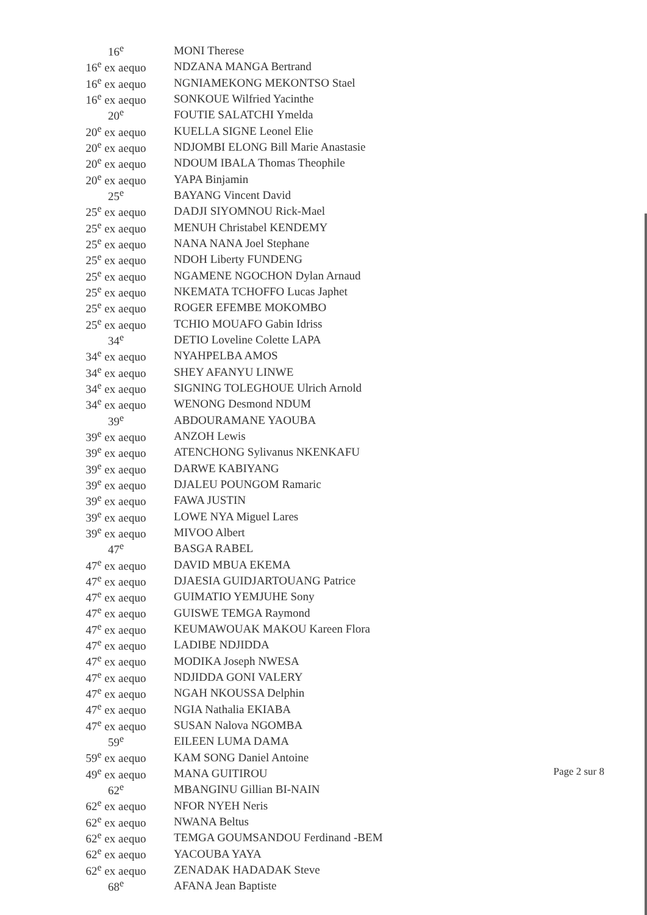| 16<sup>e</sup> | MONI Therese |
| 16<sup>e</sup> ex aequo | NDZANA MANGA Bertrand |
| 16<sup>e</sup> ex aequo | NGNIAMEKONG MEKONTSO Stael |
| 16<sup>e</sup> ex aequo | SONKOUE Wilfried Yacinthe |
| 20<sup>e</sup> | FOUTIE SALATCHI Ymelda |
| 20<sup>e</sup> ex aequo | KUELLA SIGNE Leonel Elie |
| 20<sup>e</sup> ex aequo | NDJOMBI ELONG Bill Marie Anastasie |
| 20<sup>e</sup> ex aequo | NDOUM IBALA Thomas Theophile |
| 20<sup>e</sup> ex aequo | YAPA Binjamin |
| 25<sup>e</sup> | BAYANG Vincent David |
| 25<sup>e</sup> ex aequo | DADJI SIYOMNOU Rick-Mael |
| 25<sup>e</sup> ex aequo | MENUH Christabel KENDEMY |
| 25<sup>e</sup> ex aequo | NANA NANA Joel Stephane |
| 25<sup>e</sup> ex aequo | NDOH Liberty FUNDENG |
| 25<sup>e</sup> ex aequo | NGAMENE NGOCHON Dylan Arnaud |
| 25<sup>e</sup> ex aequo | NKEMATA TCHOFFO Lucas Japhet |
| 25<sup>e</sup> ex aequo | ROGER EFEMBE MOKOMBO |
| 25<sup>e</sup> ex aequo | TCHIO MOUAFO Gabin Idriss |
| 34<sup>e</sup> | DETIO Loveline Colette LAPA |
| 34<sup>e</sup> ex aequo | NYAHPELBA AMOS |
| 34<sup>e</sup> ex aequo | SHEY AFANYU LINWE |
| 34<sup>e</sup> ex aequo | SIGNING TOLEGHOUE Ulrich Arnold |
| 34<sup>e</sup> ex aequo | WENONG Desmond NDUM |
| 39<sup>e</sup> | ABDOURAMANE YAOUBA |
| 39<sup>e</sup> ex aequo | ANZOH Lewis |
| 39<sup>e</sup> ex aequo | ATENCHONG Sylivanus NKENKAFU |
| 39<sup>e</sup> ex aequo | DARWE KABIYANG |
| 39<sup>e</sup> ex aequo | DJALEU POUNGOM Ramaric |
| 39<sup>e</sup> ex aequo | FAWA JUSTIN |
| 39<sup>e</sup> ex aequo | LOWE NYA Miguel Lares |
| 39<sup>e</sup> ex aequo | MIVOO Albert |
| 47<sup>e</sup> | BASGA RABEL |
| 47<sup>e</sup> ex aequo | DAVID MBUA EKEMA |
| 47<sup>e</sup> ex aequo | DJAESIA GUIDJARTOUANG Patrice |
| 47<sup>e</sup> ex aequo | GUIMATIO YEMJUHE Sony |
| 47<sup>e</sup> ex aequo | GUISWE TEMGA Raymond |
| 47<sup>e</sup> ex aequo | KEUMAWOUAK MAKOU Kareen Flora |
| 47<sup>e</sup> ex aequo | LADIBE NDJIDDA |
| 47<sup>e</sup> ex aequo | MODIKA Joseph NWESA |
| 47<sup>e</sup> ex aequo | NDJIDDA GONI VALERY |
| 47<sup>e</sup> ex aequo | NGAH NKOUSSA Delphin |
| 47<sup>e</sup> ex aequo | NGIA Nathalia EKIABA |
| 47<sup>e</sup> ex aequo | SUSAN Nalova NGOMBA |
| 59<sup>e</sup> | EILEEN LUMA DAMA |
| 59<sup>e</sup> ex aequo | KAM SONG Daniel Antoine |
| 49<sup>e</sup> ex aequo | MANA GUITIROU |
| 62<sup>e</sup> | MBANGINU Gillian BI-NAIN |
| 62<sup>e</sup> ex aequo | NFOR NYEH Neris |
| 62<sup>e</sup> ex aequo | NWANA Beltus |
| 62<sup>e</sup> ex aequo | TEMGA GOUMSANDOU Ferdinand -BEM |
| 62<sup>e</sup> ex aequo | YACOUBA YAYA |
| 62<sup>e</sup> ex aequo | ZENADAK HADADAK Steve |
| 68<sup>e</sup> | AFANA Jean Baptiste |
Page 2 sur 8